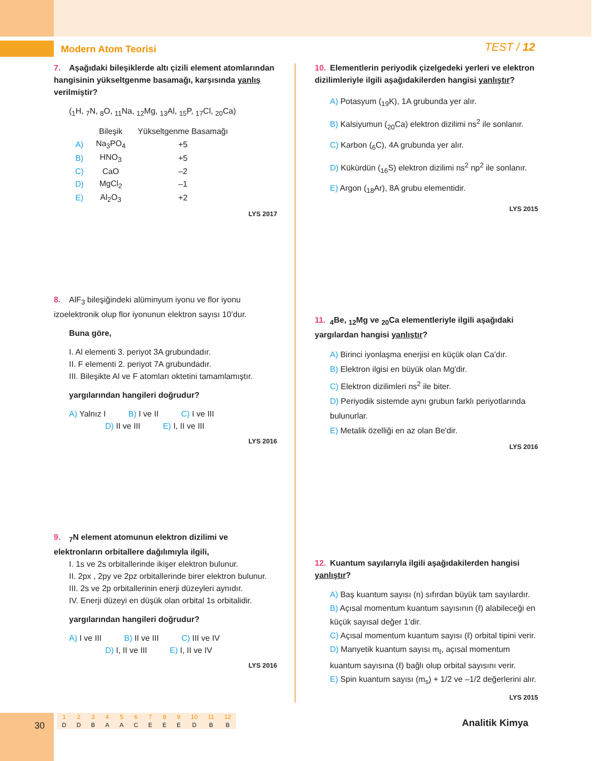Modern Atom Teorisi TEST / 12
7. Aşağıdaki bileşiklerde altı çizili element atomlarından hangisinin yükseltgenme basamağı, karşısında yanlış verilmiştir?
(<sub>1</sub>H, <sub>7</sub>N, <sub>8</sub>O, <sub>11</sub>Na, <sub>12</sub>Mg, <sub>13</sub>Al, <sub>15</sub>P, <sub>17</sub>Cl, <sub>20</sub>Ca)
| | Bileşik | Yükseltgenme Basamağı |
| --- | --- | --- |
| A) | Na<sub>3</sub>PO<sub>4</sub> | +5 |
| B) | HNO<sub>3</sub> | +5 |
| C) | CaO | –2 |
| D) | MgCl<sub>2</sub> | –1 |
| E) | Al<sub>2</sub>O<sub>3</sub> | +2 |
LYS 2017
8. AlF<sub>3</sub> bileşiğindeki alüminyum iyonu ve flor iyonu izoelektronik olup flor iyonunun elektron sayısı 10’dur.
Buna göre,
I. Al elementi 3. periyot 3A grubundadır.
II. F elementi 2. periyot 7A grubundadır.
III. Bileşikte Al ve F atomları oktetini tamamlamıştır.
yargılarından hangileri doğrudur?
A) Yalnız I B) I ve II C) I ve III
D) II ve III E) I, II ve III
LYS 2016
9. <sub>7</sub>N element atomunun elektron dizilimi ve elektronların orbitallere dağılımıyla ilgili,
I. 1s ve 2s orbitallerinde ikişer elektron bulunur.
II. 2px , 2py ve 2pz orbitallerinde birer elektron bulunur.
III. 2s ve 2p orbitallerinin enerji düzeyleri aynıdır.
IV. Enerji düzeyi en düşük olan orbital 1s orbitalidir.
yargılarından hangileri doğrudur?
A) I ve III B) II ve III C) III ve IV
D) I, II ve III E) I, II ve IV
LYS 2016
10. Elementlerin periyodik çizelgedeki yerleri ve elektron dizilimleriyle ilgili aşağıdakilerden hangisi yanlıştır?
A) Potasyum (<sub>19</sub>K), 1A grubunda yer alır.
B) Kalsiyumun (<sub>20</sub>Ca) elektron dizilimi ns<sup>2</sup> ile sonlanır.
C) Karbon (<sub>6</sub>C), 4A grubunda yer alır.
D) Kükürdün (<sub>16</sub>S) elektron dizilimi ns<sup>2</sup> np<sup>2</sup> ile sonlanır.
E) Argon (<sub>18</sub>Ar), 8A grubu elementidir.
LYS 2015
11. <sub>4</sub>Be, <sub>12</sub>Mg ve <sub>20</sub>Ca elementleriyle ilgili aşağıdaki yargılardan hangisi yanlıştır?
A) Birinci iyonlaşma enerjisi en küçük olan Ca'dır.
B) Elektron ilgisi en büyük olan Mg'dir.
C) Elektron dizilimleri ns<sup>2</sup> ile biter.
D) Periyodik sistemde aynı grubun farklı periyotlarında bulunurlar.
E) Metalik özelliği en az olan Be'dir.
LYS 2016
12. Kuantum sayılarıyla ilgili aşağıdakilerden hangisi yanlıştır?
A) Baş kuantum sayısı (n) sıfırdan büyük tam sayılardır.
B) Açısal momentum kuantum sayısının (ℓ) alabileceği en küçük sayısal değer 1’dir.
C) Açısal momentum kuantum sayısı (ℓ) orbital tipini verir.
D) Manyetik kuantum sayısı m<sub>ℓ</sub>, açısal momentum kuantum sayısına (ℓ) bağlı olup orbital sayısını verir.
E) Spin kuantum sayısı (m<sub>s</sub>) + 1/2 ve –1/2 değerlerini alır.
LYS 2015
30
| 1 | 2 | 3 | 4 | 5 | 6 | 7 | 8 | 9 | 10 | 11 | 12 |
| D | D | B | A | A | C | E | E | E | D | B | B |
Analitik Kimya